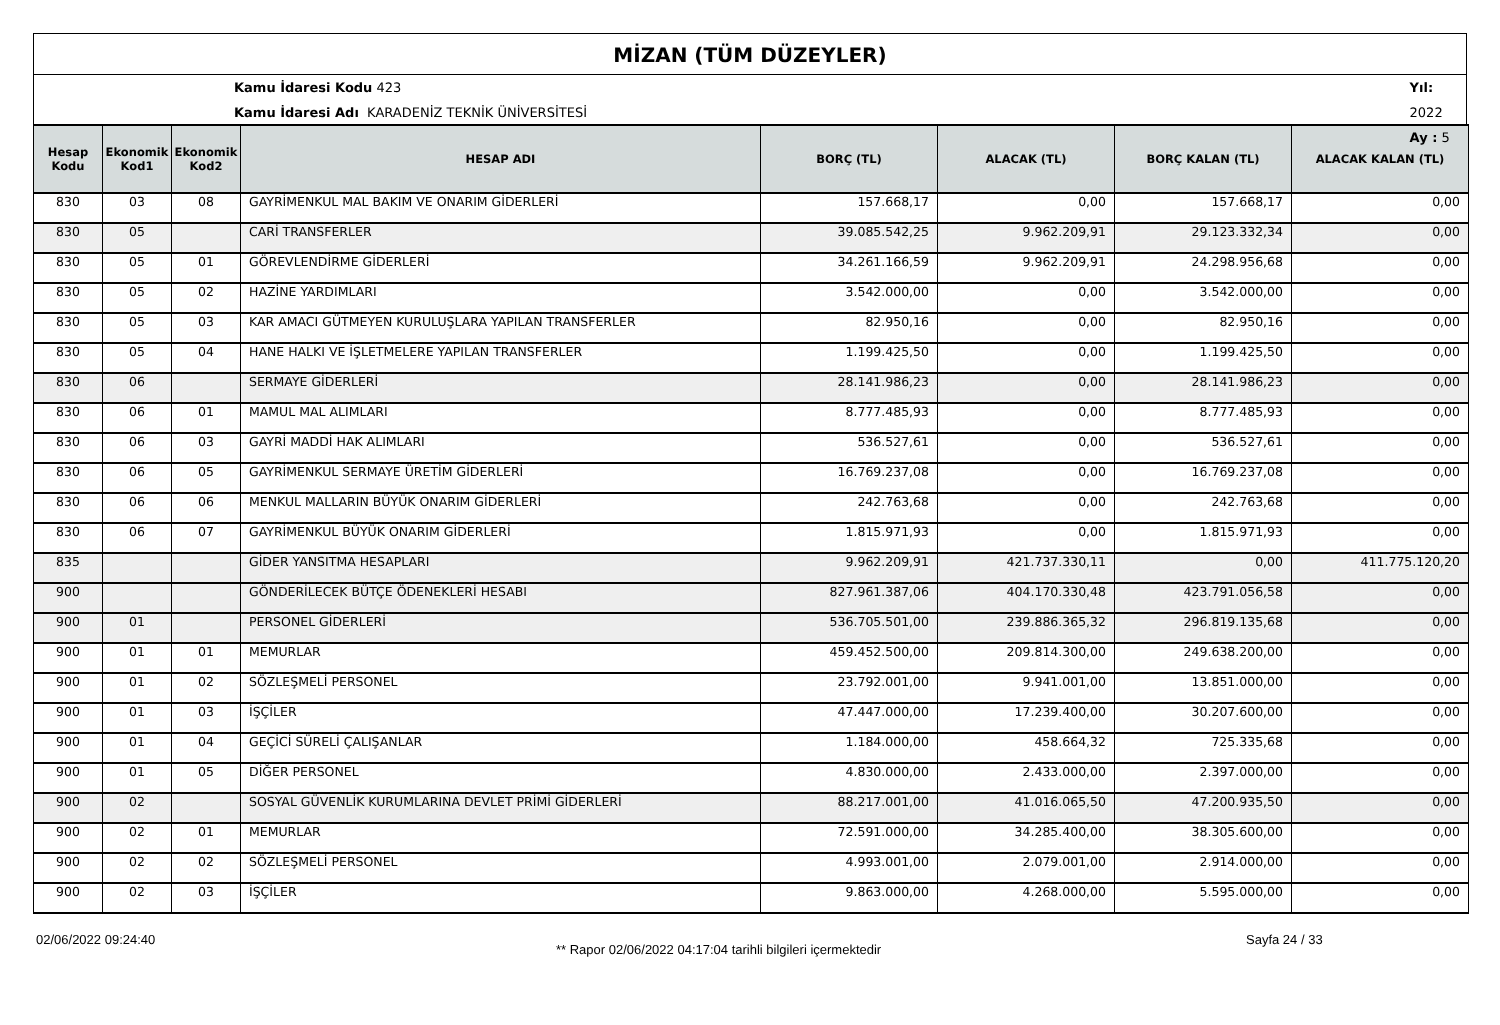MİZAN (TÜM DÜZEYLER)
Kamu İdaresi Kodu 423
Kamu İdaresi Adı KARADENİZ TEKNİK ÜNİVERSİTESİ
Yıl: 2022
Ay : 5
| Hesap Kodu | Ekonomik Kod1 | Ekonomik Kod2 | HESAP ADI | BORÇ (TL) | ALACAK (TL) | BORÇ KALAN (TL) | ALACAK KALAN (TL) |
| --- | --- | --- | --- | --- | --- | --- | --- |
| 830 | 03 | 08 | GAYRİMENKUL MAL BAKIM VE ONARIM GİDERLERİ | 157.668,17 | 0,00 | 157.668,17 | 0,00 |
| 830 | 05 | | CARİ TRANSFERLER | 39.085.542,25 | 9.962.209,91 | 29.123.332,34 | 0,00 |
| 830 | 05 | 01 | GÖREVLENDİRME GİDERLERİ | 34.261.166,59 | 9.962.209,91 | 24.298.956,68 | 0,00 |
| 830 | 05 | 02 | HAZİNE YARDIMLARI | 3.542.000,00 | 0,00 | 3.542.000,00 | 0,00 |
| 830 | 05 | 03 | KAR AMACI GÜTMEYEN KURULUŞLARA YAPILAN TRANSFERLER | 82.950,16 | 0,00 | 82.950,16 | 0,00 |
| 830 | 05 | 04 | HANE HALKI VE İŞLETMELERE YAPILAN TRANSFERLER | 1.199.425,50 | 0,00 | 1.199.425,50 | 0,00 |
| 830 | 06 | | SERMAYE GİDERLERİ | 28.141.986,23 | 0,00 | 28.141.986,23 | 0,00 |
| 830 | 06 | 01 | MAMUL MAL ALIMLARI | 8.777.485,93 | 0,00 | 8.777.485,93 | 0,00 |
| 830 | 06 | 03 | GAYRİ MADDİ HAK ALIMLARI | 536.527,61 | 0,00 | 536.527,61 | 0,00 |
| 830 | 06 | 05 | GAYRİMENKUL SERMAYE ÜRETİM GİDERLERİ | 16.769.237,08 | 0,00 | 16.769.237,08 | 0,00 |
| 830 | 06 | 06 | MENKUL MALLARIN BÜYÜK ONARIM GİDERLERİ | 242.763,68 | 0,00 | 242.763,68 | 0,00 |
| 830 | 06 | 07 | GAYRİMENKUL BÜYÜK ONARIM GİDERLERİ | 1.815.971,93 | 0,00 | 1.815.971,93 | 0,00 |
| 835 | | | GİDER YANSITMA HESAPLARI | 9.962.209,91 | 421.737.330,11 | 0,00 | 411.775.120,20 |
| 900 | | | GÖNDERİLECEK BÜTÇE ÖDENEKLERİ HESABI | 827.961.387,06 | 404.170.330,48 | 423.791.056,58 | 0,00 |
| 900 | 01 | | PERSONEL GİDERLERİ | 536.705.501,00 | 239.886.365,32 | 296.819.135,68 | 0,00 |
| 900 | 01 | 01 | MEMURLAR | 459.452.500,00 | 209.814.300,00 | 249.638.200,00 | 0,00 |
| 900 | 01 | 02 | SÖZLEŞMELİ PERSONEL | 23.792.001,00 | 9.941.001,00 | 13.851.000,00 | 0,00 |
| 900 | 01 | 03 | İŞÇİLER | 47.447.000,00 | 17.239.400,00 | 30.207.600,00 | 0,00 |
| 900 | 01 | 04 | GEÇİCİ SÜRELİ ÇALIŞANLAR | 1.184.000,00 | 458.664,32 | 725.335,68 | 0,00 |
| 900 | 01 | 05 | DİĞER PERSONEL | 4.830.000,00 | 2.433.000,00 | 2.397.000,00 | 0,00 |
| 900 | 02 | | SOSYAL GÜVENLİK KURUMLARINA DEVLET PRİMİ GİDERLERİ | 88.217.001,00 | 41.016.065,50 | 47.200.935,50 | 0,00 |
| 900 | 02 | 01 | MEMURLAR | 72.591.000,00 | 34.285.400,00 | 38.305.600,00 | 0,00 |
| 900 | 02 | 02 | SÖZLEŞMELİ PERSONEL | 4.993.001,00 | 2.079.001,00 | 2.914.000,00 | 0,00 |
| 900 | 02 | 03 | İŞÇİLER | 9.863.000,00 | 4.268.000,00 | 5.595.000,00 | 0,00 |
02/06/2022 09:24:40
** Rapor 02/06/2022 04:17:04 tarihli bilgileri içermektedir
Sayfa 24 / 33